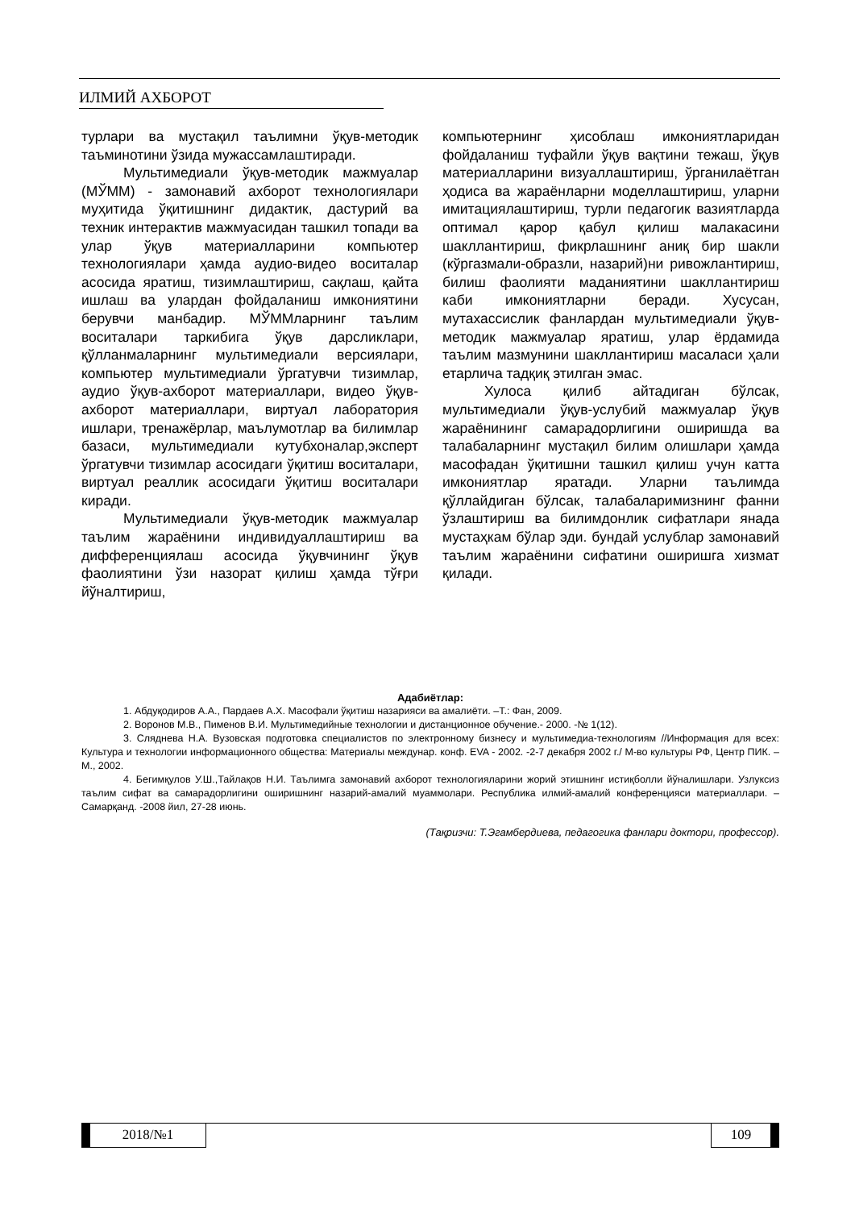ИЛМИЙ АХБОРОТ
турлари ва мустақил таълимни ўқув-методик таъминотини ўзида мужассамлаштиради.
Мультимедиали ўқув-методик мажмуалар (МЎММ) - замонавий ахборот технологиялари муҳитида ўқитишнинг дидактик, дастурий ва техник интерактив мажмуасидан ташкил топади ва улар ўқув материалларини компьютер технологиялари ҳамда аудио-видео воситалар асосида яратиш, тизимлаштириш, сақлаш, қайта ишлаш ва улардан фойдаланиш имкониятини берувчи манбадир. МЎММларнинг таълим воситалари таркибига ўқув дарсликлари, қўлланмаларнинг мультимедиали версиялари, компьютер мультимедиали ўргатувчи тизимлар, аудио ўқув-ахборот материаллари, видео ўқув-ахборот материаллари, виртуал лаборатория ишлари, тренажёрлар, маълумотлар ва билимлар базаси, мультимедиали кутубхоналар,эксперт ўргатувчи тизимлар асосидаги ўқитиш воситалари, виртуал реаллик асосидаги ўқитиш воситалари киради.
Мультимедиали ўқув-методик мажмуалар таълим жараёнини индивидуаллаштириш ва дифференциялаш асосида ўқувчининг ўқув фаолиятини ўзи назорат қилиш ҳамда тўғри йўналтириш,
компьютернинг ҳисоблаш имкониятларидан фойдаланиш туфайли ўқув вақтини тежаш, ўқув материалларини визуаллаштириш, ўрганилаётган ҳодиса ва жараёнларни моделлаштириш, уларни имитациялаштириш, турли педагогик вазиятларда оптимал қарор қабул қилиш малакасини шакллантириш, фикрлашнинг аниқ бир шакли (кўргазмали-образли, назарий)ни ривожлантириш, билиш фаолияти маданиятини шакллантириш каби имкониятларни беради. Хусусан, мутахассислик фанлардан мультимедиали ўқув-методик мажмуалар яратиш, улар ёрдамида таълим мазмунини шакллантириш масаласи ҳали етарлича тадқиқ этилган эмас.
Хулоса қилиб айтадиган бўлсак, мультимедиали ўқув-услубий мажмуалар ўқув жараёнининг самарадорлигини оширишда ва талабаларнинг мустақил билим олишлари ҳамда масофадан ўқитишни ташкил қилиш учун катта имкониятлар яратади. Уларни таълимда қўллайдиган бўлсак, талабаларимизнинг фанни ўзлаштириш ва билимдонлик сифатлари янада мустаҳкам бўлар эди. бундай услублар замонавий таълим жараёнини сифатини оширишга хизмат қилади.
Адабиётлар:
1. Абдуқодиров А.А., Пардаев А.Х. Масофали ўқитиш назарияси ва амалиёти. –Т.: Фан, 2009.
2. Воронов М.В., Пименов В.И. Мультимедийные технологии и дистанционное обучение.- 2000. -№ 1(12).
3. Сляднева Н.А. Вузовская подготовка специалистов по электронному бизнесу и мультимедиа-технологиям //Информация для всех: Культура и технологии информационного общества: Материалы междунар. конф. EVA - 2002. -2-7 декабря 2002 г./ М-во культуры РФ, Центр ПИК. – М., 2002.
4. Бегимқулов У.Ш.,Тайлақов Н.И. Таълимга замонавий ахборот технологияларини жорий этишнинг истиқболли йўналишлари. Узлуксиз таълим сифат ва самарадорлигини оширишнинг назарий-амалий муаммолари. Республика илмий-амалий конференцияси материаллари. – Самарқанд. -2008 йил, 27-28 июнь.
(Тақризчи: Т.Эгамбердиева, педагогика фанлари доктори, профессор).
2018/№1 109